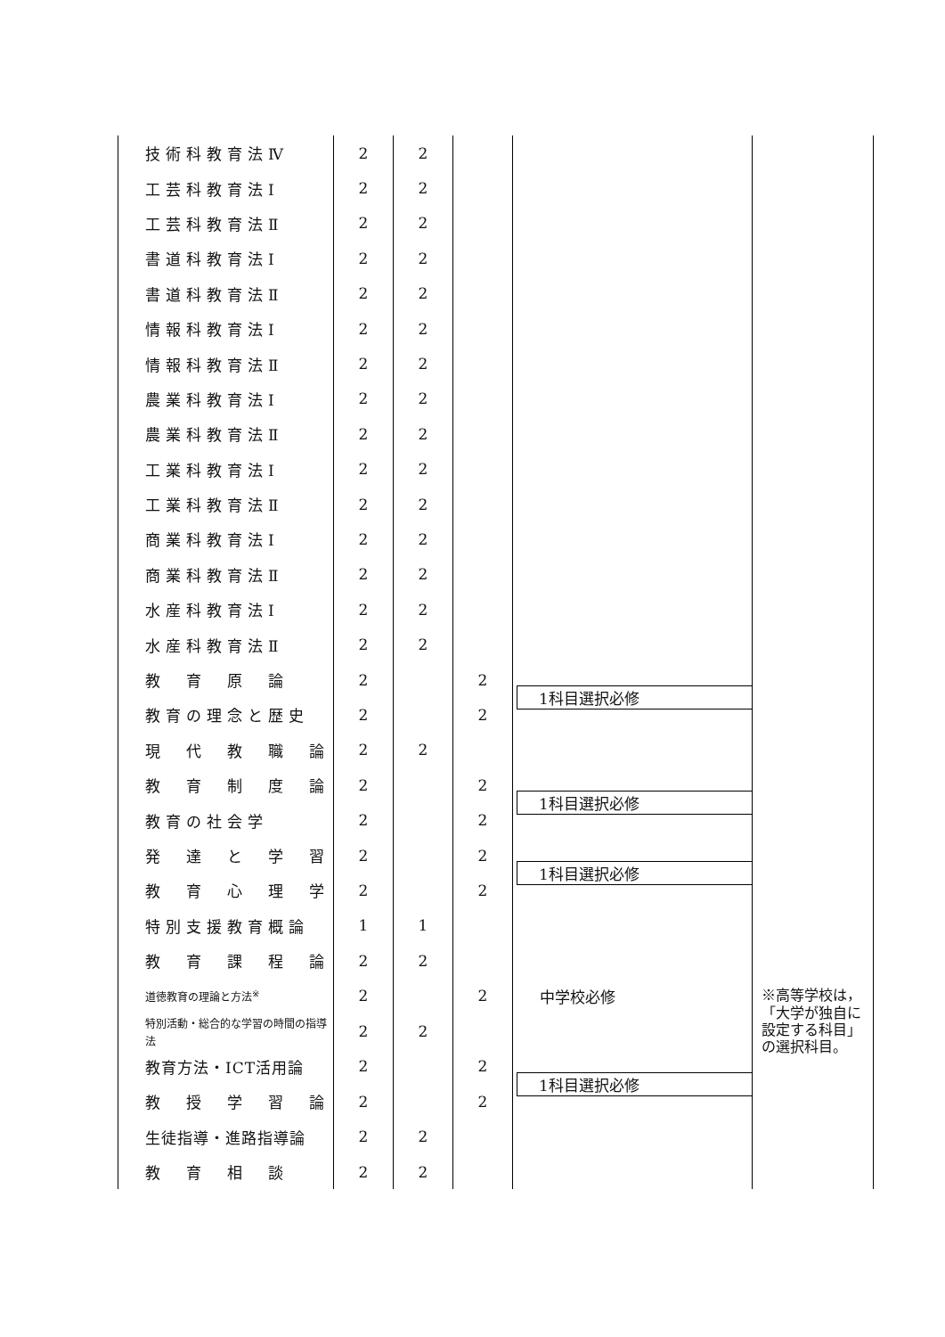| 技術科教育法Ⅳ | 2 | 2 | | | |
| 工芸科教育法Ⅰ | 2 | 2 | | | |
| 工芸科教育法Ⅱ | 2 | 2 | | | |
| 書道科教育法Ⅰ | 2 | 2 | | | |
| 書道科教育法Ⅱ | 2 | 2 | | | |
| 情報科教育法Ⅰ | 2 | 2 | | | |
| 情報科教育法Ⅱ | 2 | 2 | | | |
| 農業科教育法Ⅰ | 2 | 2 | | | |
| 農業科教育法Ⅱ | 2 | 2 | | | |
| 工業科教育法Ⅰ | 2 | 2 | | | |
| 工業科教育法Ⅱ | 2 | 2 | | | |
| 商業科教育法Ⅰ | 2 | 2 | | | |
| 商業科教育法Ⅱ | 2 | 2 | | | |
| 水産科教育法Ⅰ | 2 | 2 | | | |
| 水産科教育法Ⅱ | 2 | 2 | | | |
| 教 育 原 論 | 2 | | 2 | 1科目選択必修 | |
| 教育の理念と歴史 | 2 | | 2 | | |
| 現 代 教 職 論 | 2 | 2 | | | |
| 教 育 制 度 論 | 2 | | 2 | 1科目選択必修 | |
| 教育の社会学 | 2 | | 2 | | |
| 発 達 と 学 習 | 2 | | 2 | 1科目選択必修 | |
| 教 育 心 理 学 | 2 | | 2 | | |
| 特別支援教育概論 | 1 | 1 | | | |
| 教 育 課 程 論 | 2 | 2 | | | |
| 道徳教育の理論と方法<sup>※</sup> | 2 | | 2 | 中学校必修 | ※高等学校は，「大学が独自に設定する科目」の選択科目。 |
| 特別活動・総合的な学習の時間の指導法 | 2 | 2 | | | |
| 教育方法・ICT活用論 | 2 | | 2 | 1科目選択必修 | |
| 教 授 学 習 論 | 2 | | 2 | | |
| 生徒指導・進路指導論 | 2 | 2 | | | |
| 教 育 相 談 | 2 | 2 | | | |